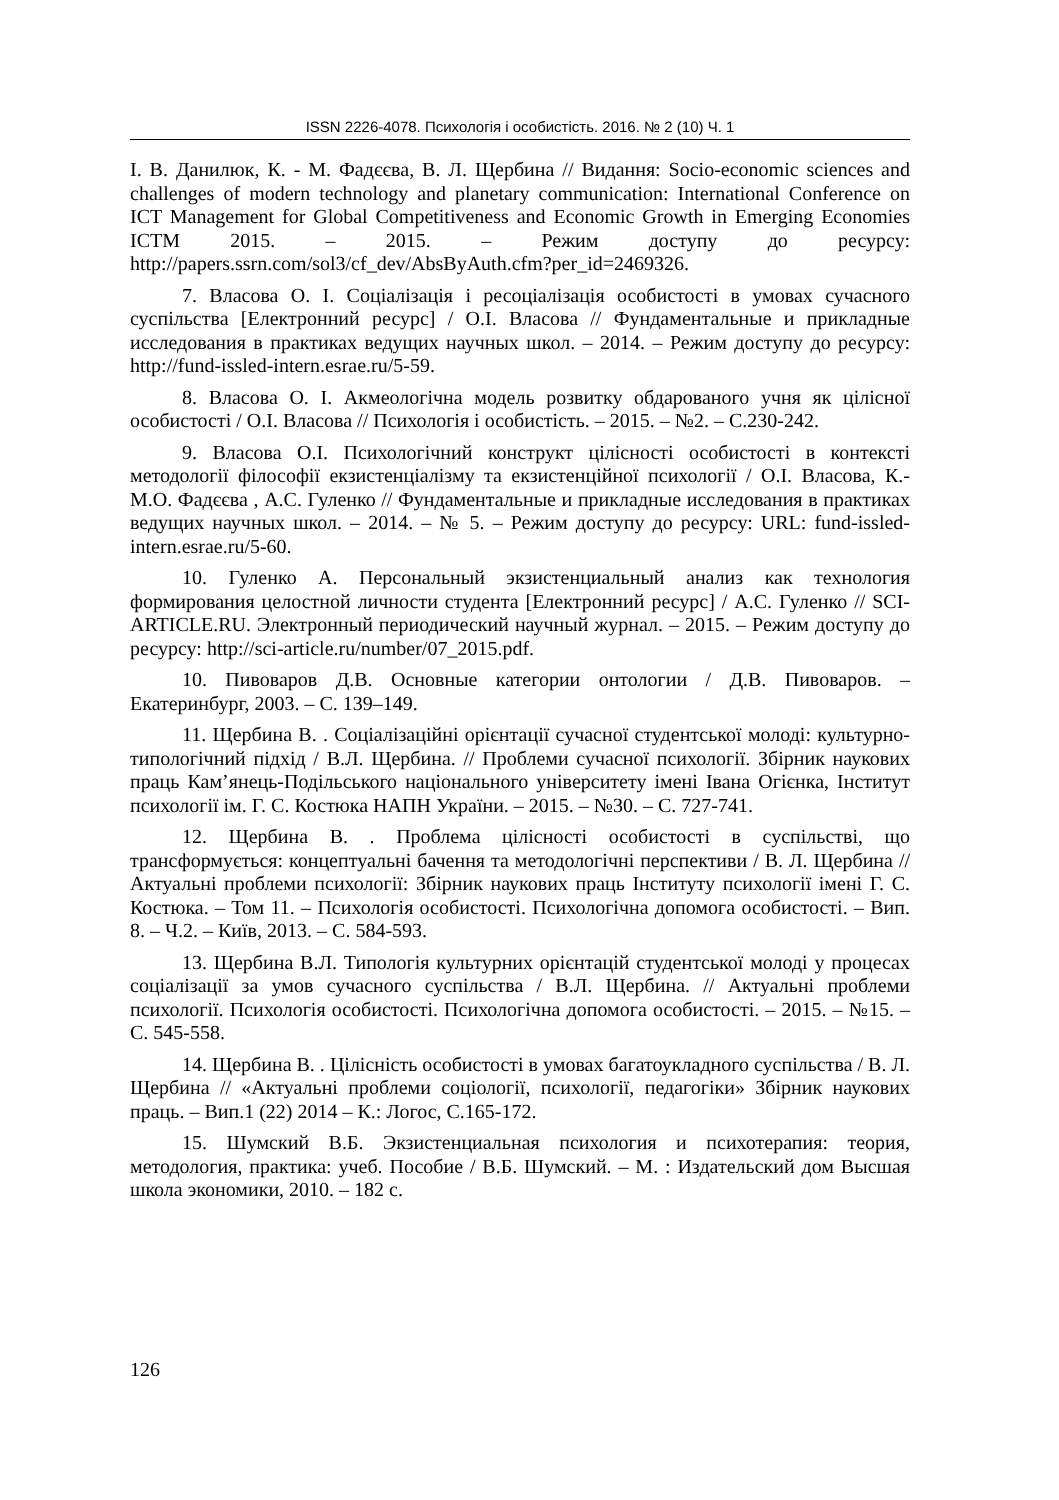ISSN 2226-4078. Психологія і особистість. 2016. № 2 (10) Ч. 1
І. В. Данилюк, К. - М. Фадєєва, В. Л. Щербина // Видання: Socio-economic sciences and challenges of modern technology and planetary communication: International Conference on ICT Management for Global Competitiveness and Economic Growth in Emerging Economies ICTM 2015. – 2015. – Режим доступу до ресурсу: http://papers.ssrn.com/sol3/cf_dev/AbsByAuth.cfm?per_id=2469326.
7. Власова О. І. Соціалізація і ресоціалізація особистості в умовах сучасного суспільства [Електронний ресурс] / О.І. Власова // Фундаментальные и прикладные исследования в практиках ведущих научных школ. – 2014. – Режим доступу до ресурсу: http://fund-issled-intern.esrae.ru/5-59.
8. Власова О. І. Акмеологічна модель розвитку обдарованого учня як цілісної особистості / О.І. Власова // Психологія і особистість. – 2015. – №2. – С.230-242.
9. Власова О.І. Психологічний конструкт цілісності особистості в контексті методології філософії екзистенціалізму та екзистенційної психології / О.І. Власова, К.-М.О. Фадєєва , А.С. Гуленко // Фундаментальные и прикладные исследования в практиках ведущих научных школ. – 2014. – № 5. – Режим доступу до ресурсу: URL: fund-issled-intern.esrae.ru/5-60.
10. Гуленко А. Персональный экзистенциальный анализ как технология формирования целостной личности студента [Електронний ресурс] / А.С. Гуленко // SCI-ARTICLE.RU. Электронный периодический научный журнал. – 2015. – Режим доступу до ресурсу: http://sci-article.ru/number/07_2015.pdf.
10. Пивоваров Д.В. Основные категории онтологии / Д.В. Пивоваров. – Екатеринбург, 2003. – С. 139–149.
11. Щербина В. . Соціалізаційні орієнтації сучасної студентської молоді: культурно-типологічний підхід / В.Л. Щербина. // Проблеми сучасної психології. Збірник наукових праць Кам’янець-Подільського національного університету імені Івана Огієнка, Інститут психології ім. Г. С. Костюка НАПН України. – 2015. – №30. – С. 727-741.
12. Щербина В. . Проблема цілісності особистості в суспільстві, що трансформується: концептуальні бачення та методологічні перспективи / В. Л. Щербина // Актуальні проблеми психології: Збірник наукових праць Інституту психології імені Г. С. Костюка. – Том 11. – Психологія особистості. Психологічна допомога особистості. – Вип. 8. – Ч.2. – Київ, 2013. – С. 584-593.
13. Щербина В.Л. Типологія культурних орієнтацій студентської молоді у процесах соціалізації за умов сучасного суспільства / В.Л. Щербина. // Актуальні проблеми психології. Психологія особистості. Психологічна допомога особистості. – 2015. – №15. – С. 545-558.
14. Щербина В. . Цілісність особистості в умовах багатоукладного суспільства / В. Л. Щербина // «Актуальні проблеми соціології, психології, педагогіки» Збірник наукових праць. – Вип.1 (22) 2014 – К.: Логос, С.165-172.
15. Шумский В.Б. Экзистенциальная психология и психотерапия: теория, методология, практика: учеб. Пособие / В.Б. Шумский. – М. : Издательский дом Высшая школа экономики, 2010. – 182 с.
126